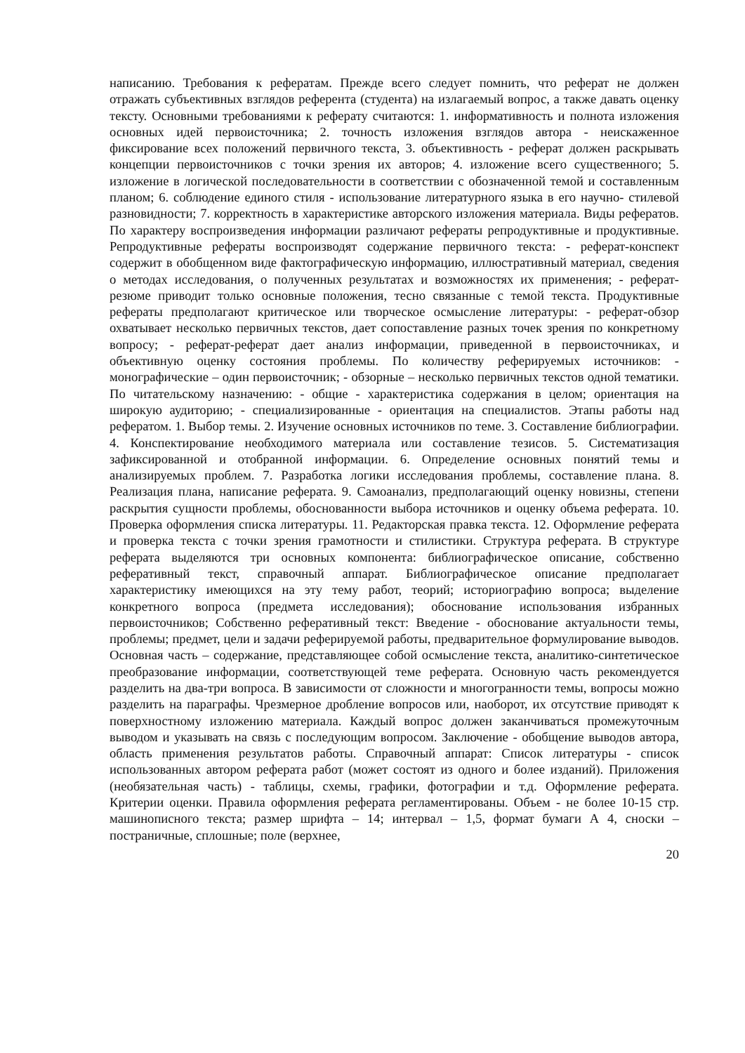написанию. Требования к рефератам. Прежде всего следует помнить, что реферат не должен отражать субъективных взглядов референта (студента) на излагаемый вопрос, а также давать оценку тексту. Основными требованиями к реферату считаются: 1. информативность и полнота изложения основных идей первоисточника; 2. точность изложения взглядов автора - неискаженное фиксирование всех положений первичного текста, 3. объективность - реферат должен раскрывать концепции первоисточников с точки зрения их авторов; 4. изложение всего существенного; 5. изложение в логической последовательности в соответствии с обозначенной темой и составленным планом; 6. соблюдение единого стиля - использование литературного языка в его научно- стилевой разновидности; 7. корректность в характеристике авторского изложения материала. Виды рефератов. По характеру воспроизведения информации различают рефераты репродуктивные и продуктивные. Репродуктивные рефераты воспроизводят содержание первичного текста: - реферат-конспект содержит в обобщенном виде фактографическую информацию, иллюстративный материал, сведения о методах исследования, о полученных результатах и возможностях их применения; - реферат-резюме приводит только основные положения, тесно связанные с темой текста. Продуктивные рефераты предполагают критическое или творческое осмысление литературы: - реферат-обзор охватывает несколько первичных текстов, дает сопоставление разных точек зрения по конкретному вопросу; - реферат-реферат дает анализ информации, приведенной в первоисточниках, и объективную оценку состояния проблемы. По количеству реферируемых источников: - монографические – один первоисточник; - обзорные – несколько первичных текстов одной тематики. По читательскому назначению: - общие - характеристика содержания в целом; ориентация на широкую аудиторию; - специализированные - ориентация на специалистов. Этапы работы над рефератом. 1. Выбор темы. 2. Изучение основных источников по теме. 3. Составление библиографии. 4. Конспектирование необходимого материала или составление тезисов. 5. Систематизация зафиксированной и отобранной информации. 6. Определение основных понятий темы и анализируемых проблем. 7. Разработка логики исследования проблемы, составление плана. 8. Реализация плана, написание реферата. 9. Самоанализ, предполагающий оценку новизны, степени раскрытия сущности проблемы, обоснованности выбора источников и оценку объема реферата. 10. Проверка оформления списка литературы. 11. Редакторская правка текста. 12. Оформление реферата и проверка текста с точки зрения грамотности и стилистики. Структура реферата. В структуре реферата выделяются три основных компонента: библиографическое описание, собственно реферативный текст, справочный аппарат. Библиографическое описание предполагает характеристику имеющихся на эту тему работ, теорий; историографию вопроса; выделение конкретного вопроса (предмета исследования); обоснование использования избранных первоисточников; Собственно реферативный текст: Введение - обоснование актуальности темы, проблемы; предмет, цели и задачи реферируемой работы, предварительное формулирование выводов. Основная часть – содержание, представляющее собой осмысление текста, аналитико-синтетическое преобразование информации, соответствующей теме реферата. Основную часть рекомендуется разделить на два-три вопроса. В зависимости от сложности и многогранности темы, вопросы можно разделить на параграфы. Чрезмерное дробление вопросов или, наоборот, их отсутствие приводят к поверхностному изложению материала. Каждый вопрос должен заканчиваться промежуточным выводом и указывать на связь с последующим вопросом. Заключение - обобщение выводов автора, область применения результатов работы. Справочный аппарат: Список литературы - список использованных автором реферата работ (может состоят из одного и более изданий). Приложения (необязательная часть) - таблицы, схемы, графики, фотографии и т.д. Оформление реферата. Критерии оценки. Правила оформления реферата регламентированы. Объем - не более 10-15 стр. машинописного текста; размер шрифта – 14; интервал – 1,5, формат бумаги А 4, сноски – постраничные, сплошные; поле (верхнее,
20